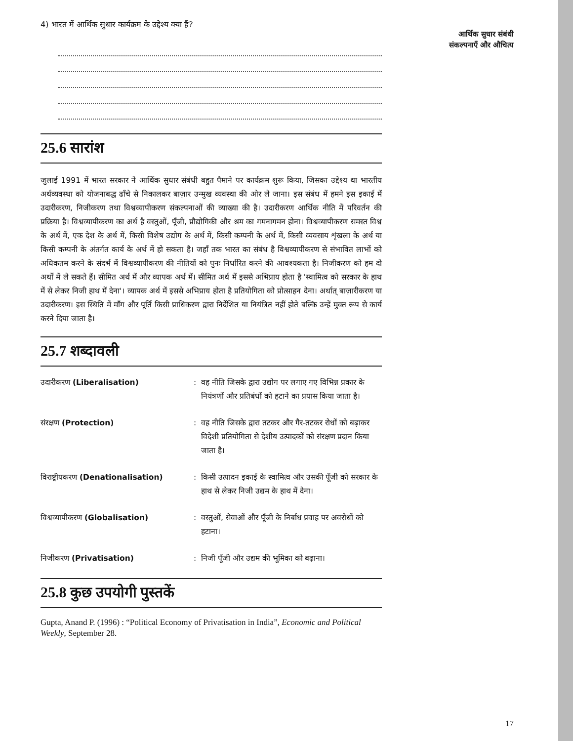4) भारत में आर्थिक सुधार कार्यक्रम के उद्देश्य क्या हैं?
25.6 सारांश
जुलाई 1991 में भारत सरकार ने आर्थिक सुधार संबंधी बहुत पैमाने पर कार्यक्रम शुरू किया, जिसका उद्देश्य था भारतीय अर्थव्यवस्था को योजनाबद्ध ढाँचे से निकालकर बाज़ार उन्मुख व्यवस्था की ओर ले जाना। इस संबंध में हमने इस इकाई में उदारीकरण, निजीकरण तथा विश्वव्यापीकरण संकल्पनाओं की व्याख्या की है। उदारीकरण आर्थिक नीति में परिवर्तन की प्रक्रिया है। विश्वव्यापीकरण का अर्थ है वस्तुओं, पूँजी, प्रौद्योगिकी और श्रम का गमनागमन होना। विश्वव्यापीकरण समस्त विश्व के अर्थ में, एक देश के अर्थ में, किसी विशेष उद्योग के अर्थ में, किसी कम्पनी के अर्थ में, किसी व्यवसाय शृंखला के अर्थ या किसी कम्पनी के अंतर्गत कार्य के अर्थ में हो सकता है। जहाँ तक भारत का संबंध है विश्वव्यापीकरण से संभावित लाभों को अधिकतम करने के संदर्भ में विश्वव्यापीकरण की नीतियों को पुनः निर्धारित करने की आवश्यकता है। निजीकरण को हम दो अर्थों में ले सकते हैं। सीमित अर्थ में और व्यापक अर्थ में। सीमित अर्थ में इससे अभिप्राय होता है 'स्वामित्व को सरकार के हाथ में से लेकर निजी हाथ में देना'। व्यापक अर्थ में इससे अभिप्राय होता है प्रतियोगिता को प्रोत्साहन देना। अर्थात् बाज़ारीकरण या उदारीकरण। इस स्थिति में माँग और पूर्ति किसी प्राधिकरण द्वारा निर्देशित या नियंत्रित नहीं होते बल्कि उन्हें मुक्त रूप से कार्य करने दिया जाता है।
25.7 शब्दावली
उदारीकरण (Liberalisation) : वह नीति जिसके द्वारा उद्योग पर लगाए गए विभिन्न प्रकार के नियंत्रणों और प्रतिबंधों को हटाने का प्रयास किया जाता है।
संरक्षण (Protection) : वह नीति जिसके द्वारा तटकर और गैर-तटकर रोधों को बढ़ाकर विदेशी प्रतियोगिता से देशीय उत्पादकों को संरक्षण प्रदान किया जाता है।
विराष्ट्रीयकरण (Denationalisation)
: किसी उत्पादन इकाई के स्वामित्व और उसकी पूँजी को सरकार के हाथ से लेकर निजी उद्यम के हाथ में देना।
विश्वव्यापीकरण (Globalisation) : वस्तुओं, सेवाओं और पूँजी के निर्बाध प्रवाह पर अवरोधों को हटाना।
निजीकरण (Privatisation) : निजी पूँजी और उद्यम की भूमिका को बढ़ाना।
25.8 कुछ उपयोगी पुस्तकें
Gupta, Anand P. (1996) : “Political Economy of Privatisation in India”, Economic and Political Weekly, September 28.
आर्थिक सुधार संबंधी
संकल्पनाएँ और औचित्य
17